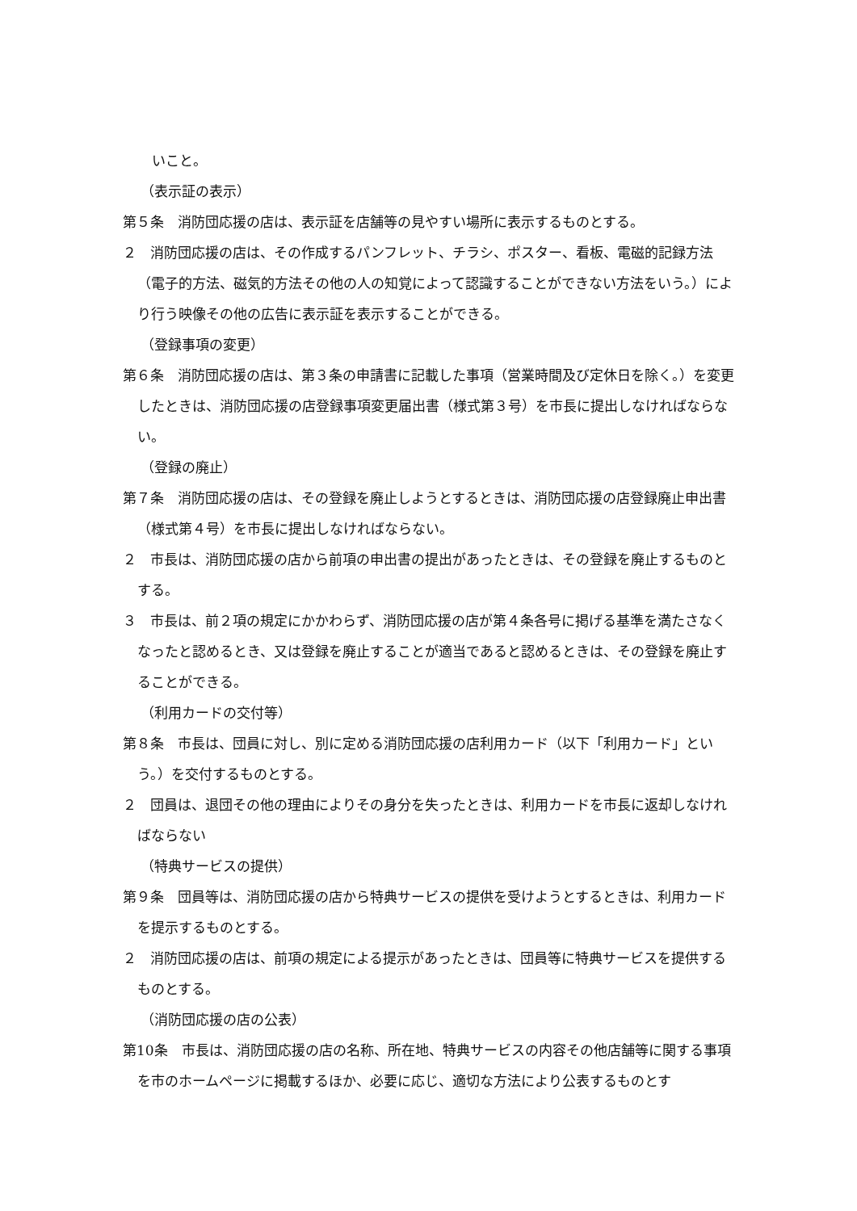いこと。
（表示証の表示）
第５条　消防団応援の店は、表示証を店舗等の見やすい場所に表示するものとする。
２　消防団応援の店は、その作成するパンフレット、チラシ、ポスター、看板、電磁的記録方法（電子的方法、磁気的方法その他の人の知覚によって認識することができない方法をいう。）により行う映像その他の広告に表示証を表示することができる。
（登録事項の変更）
第６条　消防団応援の店は、第３条の申請書に記載した事項（営業時間及び定休日を除く。）を変更したときは、消防団応援の店登録事項変更届出書（様式第３号）を市長に提出しなければならない。
（登録の廃止）
第７条　消防団応援の店は、その登録を廃止しようとするときは、消防団応援の店登録廃止申出書（様式第４号）を市長に提出しなければならない。
２　市長は、消防団応援の店から前項の申出書の提出があったときは、その登録を廃止するものとする。
３　市長は、前２項の規定にかかわらず、消防団応援の店が第４条各号に掲げる基準を満たさなくなったと認めるとき、又は登録を廃止することが適当であると認めるときは、その登録を廃止することができる。
（利用カードの交付等）
第８条　市長は、団員に対し、別に定める消防団応援の店利用カード（以下「利用カード」という。）を交付するものとする。
２　団員は、退団その他の理由によりその身分を失ったときは、利用カードを市長に返却しなければならない
（特典サービスの提供）
第９条　団員等は、消防団応援の店から特典サービスの提供を受けようとするときは、利用カードを提示するものとする。
２　消防団応援の店は、前項の規定による提示があったときは、団員等に特典サービスを提供するものとする。
（消防団応援の店の公表）
第10条　市長は、消防団応援の店の名称、所在地、特典サービスの内容その他店舗等に関する事項を市のホームページに掲載するほか、必要に応じ、適切な方法により公表するものとす